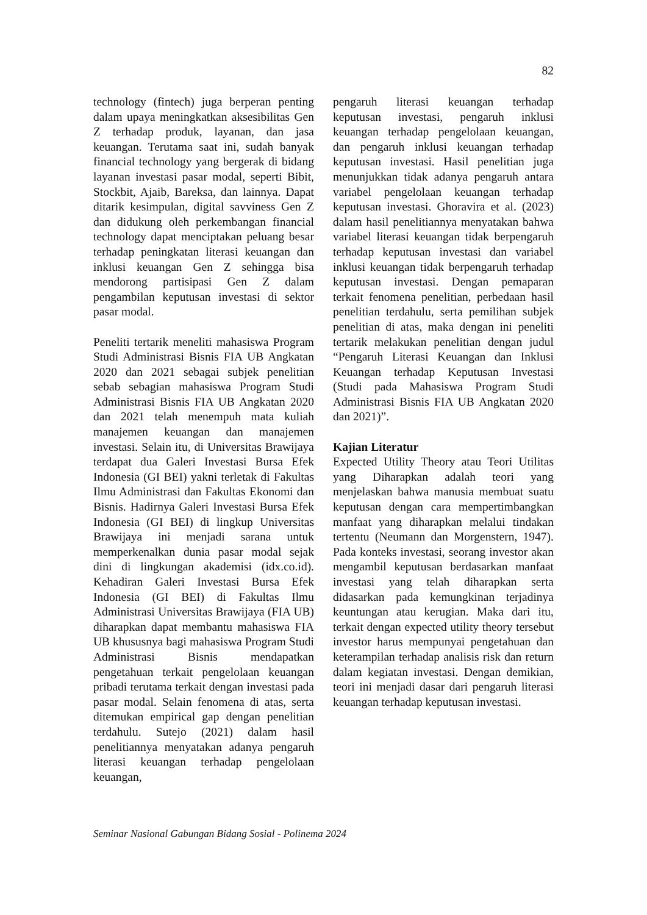82
technology (fintech) juga berperan penting dalam upaya meningkatkan aksesibilitas Gen Z terhadap produk, layanan, dan jasa keuangan. Terutama saat ini, sudah banyak financial technology yang bergerak di bidang layanan investasi pasar modal, seperti Bibit, Stockbit, Ajaib, Bareksa, dan lainnya. Dapat ditarik kesimpulan, digital savviness Gen Z dan didukung oleh perkembangan financial technology dapat menciptakan peluang besar terhadap peningkatan literasi keuangan dan inklusi keuangan Gen Z sehingga bisa mendorong partisipasi Gen Z dalam pengambilan keputusan investasi di sektor pasar modal.
Peneliti tertarik meneliti mahasiswa Program Studi Administrasi Bisnis FIA UB Angkatan 2020 dan 2021 sebagai subjek penelitian sebab sebagian mahasiswa Program Studi Administrasi Bisnis FIA UB Angkatan 2020 dan 2021 telah menempuh mata kuliah manajemen keuangan dan manajemen investasi. Selain itu, di Universitas Brawijaya terdapat dua Galeri Investasi Bursa Efek Indonesia (GI BEI) yakni terletak di Fakultas Ilmu Administrasi dan Fakultas Ekonomi dan Bisnis. Hadirnya Galeri Investasi Bursa Efek Indonesia (GI BEI) di lingkup Universitas Brawijaya ini menjadi sarana untuk memperkenalkan dunia pasar modal sejak dini di lingkungan akademisi (idx.co.id). Kehadiran Galeri Investasi Bursa Efek Indonesia (GI BEI) di Fakultas Ilmu Administrasi Universitas Brawijaya (FIA UB) diharapkan dapat membantu mahasiswa FIA UB khususnya bagi mahasiswa Program Studi Administrasi Bisnis mendapatkan pengetahuan terkait pengelolaan keuangan pribadi terutama terkait dengan investasi pada pasar modal. Selain fenomena di atas, serta ditemukan empirical gap dengan penelitian terdahulu. Sutejo (2021) dalam hasil penelitiannya menyatakan adanya pengaruh literasi keuangan terhadap pengelolaan keuangan,
pengaruh literasi keuangan terhadap keputusan investasi, pengaruh inklusi keuangan terhadap pengelolaan keuangan, dan pengaruh inklusi keuangan terhadap keputusan investasi. Hasil penelitian juga menunjukkan tidak adanya pengaruh antara variabel pengelolaan keuangan terhadap keputusan investasi. Ghoravira et al. (2023) dalam hasil penelitiannya menyatakan bahwa variabel literasi keuangan tidak berpengaruh terhadap keputusan investasi dan variabel inklusi keuangan tidak berpengaruh terhadap keputusan investasi. Dengan pemaparan terkait fenomena penelitian, perbedaan hasil penelitian terdahulu, serta pemilihan subjek penelitian di atas, maka dengan ini peneliti tertarik melakukan penelitian dengan judul “Pengaruh Literasi Keuangan dan Inklusi Keuangan terhadap Keputusan Investasi (Studi pada Mahasiswa Program Studi Administrasi Bisnis FIA UB Angkatan 2020 dan 2021)”.
Kajian Literatur
Expected Utility Theory atau Teori Utilitas yang Diharapkan adalah teori yang menjelaskan bahwa manusia membuat suatu keputusan dengan cara mempertimbangkan manfaat yang diharapkan melalui tindakan tertentu (Neumann dan Morgenstern, 1947). Pada konteks investasi, seorang investor akan mengambil keputusan berdasarkan manfaat investasi yang telah diharapkan serta didasarkan pada kemungkinan terjadinya keuntungan atau kerugian. Maka dari itu, terkait dengan expected utility theory tersebut investor harus mempunyai pengetahuan dan keterampilan terhadap analisis risk dan return dalam kegiatan investasi. Dengan demikian, teori ini menjadi dasar dari pengaruh literasi keuangan terhadap keputusan investasi.
Seminar Nasional Gabungan Bidang Sosial - Polinema 2024